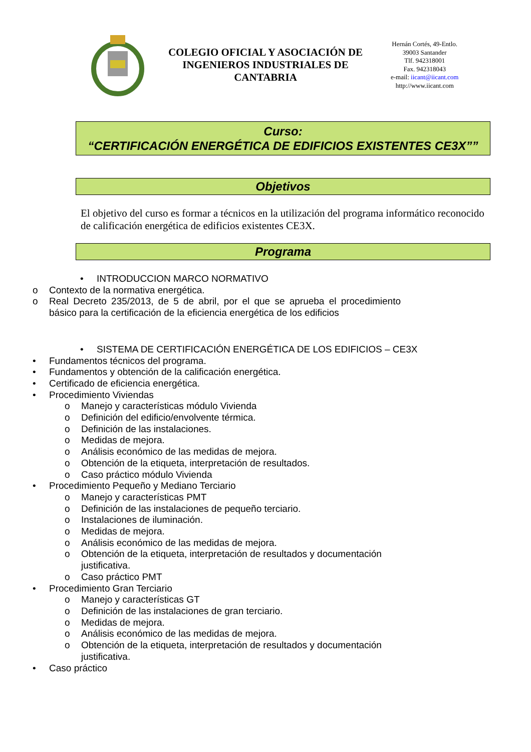COLEGIO OFICIAL Y ASOCIACIÓN DE INGENIEROS INDUSTRIALES DE CANTABRIA
Hernán Cortés, 49-Entlo.
39003 Santander
Tlf. 942318001
Fax. 942318043
e-mail: iicant@iicant.com
http://www.iicant.com
Curso:
“CERTIFICACIÓN ENERGÉTICA DE EDIFICIOS EXISTENTES CE3X””
Objetivos
El objetivo del curso es formar a técnicos en la utilización del programa informático reconocido de calificación energética de edificios existentes CE3X.
Programa
• INTRODUCCION MARCO NORMATIVO
o Contexto de la normativa energética.
o Real Decreto 235/2013, de 5 de abril, por el que se aprueba el procedimiento básico para la certificación de la eficiencia energética de los edificios
• SISTEMA DE CERTIFICACIÓN ENERGÉTICA DE LOS EDIFICIOS – CE3X
• Fundamentos técnicos del programa.
• Fundamentos y obtención de la calificación energética.
• Certificado de eficiencia energética.
• Procedimiento Viviendas
o Manejo y características módulo Vivienda
o Definición del edificio/envolvente térmica.
o Definición de las instalaciones.
o Medidas de mejora.
o Análisis económico de las medidas de mejora.
o Obtención de la etiqueta, interpretación de resultados.
o Caso práctico módulo Vivienda
• Procedimiento Pequeño y Mediano Terciario
o Manejo y características PMT
o Definición de las instalaciones de pequeño terciario.
o Instalaciones de iluminación.
o Medidas de mejora.
o Análisis económico de las medidas de mejora.
o Obtención de la etiqueta, interpretación de resultados y documentación justificativa.
o Caso práctico PMT
• Procedimiento Gran Terciario
o Manejo y características GT
o Definición de las instalaciones de gran terciario.
o Medidas de mejora.
o Análisis económico de las medidas de mejora.
o Obtención de la etiqueta, interpretación de resultados y documentación justificativa.
• Caso práctico